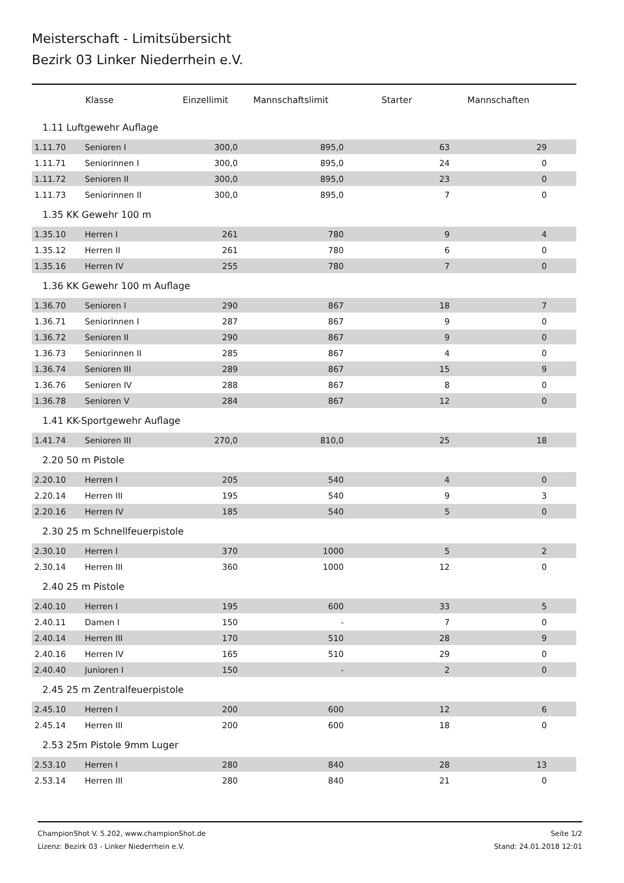Meisterschaft - Limitsübersicht
Bezirk 03 Linker Niederrhein e.V.
| | Klasse | Einzellimit | Mannschaftslimit | Starter | Mannschaften | |
| --- | --- | --- | --- | --- | --- | --- |
| 1.11 Luftgewehr Auflage | | | | | | |
| 1.11.70 | Senioren I | 300,0 | 895,0 | 63 | 29 | |
| 1.11.71 | Seniorinnen I | 300,0 | 895,0 | 24 | 0 | |
| 1.11.72 | Senioren II | 300,0 | 895,0 | 23 | 0 | |
| 1.11.73 | Seniorinnen II | 300,0 | 895,0 | 7 | 0 | |
| 1.35 KK Gewehr 100 m | | | | | | |
| 1.35.10 | Herren I | 261 | 780 | 9 | 4 | |
| 1.35.12 | Herren II | 261 | 780 | 6 | 0 | |
| 1.35.16 | Herren IV | 255 | 780 | 7 | 0 | |
| 1.36 KK Gewehr 100 m Auflage | | | | | | |
| 1.36.70 | Senioren I | 290 | 867 | 18 | 7 | |
| 1.36.71 | Seniorinnen I | 287 | 867 | 9 | 0 | |
| 1.36.72 | Senioren II | 290 | 867 | 9 | 0 | |
| 1.36.73 | Seniorinnen II | 285 | 867 | 4 | 0 | |
| 1.36.74 | Senioren III | 289 | 867 | 15 | 9 | |
| 1.36.76 | Senioren IV | 288 | 867 | 8 | 0 | |
| 1.36.78 | Senioren V | 284 | 867 | 12 | 0 | |
| 1.41 KK-Sportgewehr Auflage | | | | | | |
| 1.41.74 | Senioren III | 270,0 | 810,0 | 25 | 18 | |
| 2.20 50 m Pistole | | | | | | |
| 2.20.10 | Herren I | 205 | 540 | 4 | 0 | |
| 2.20.14 | Herren III | 195 | 540 | 9 | 3 | |
| 2.20.16 | Herren IV | 185 | 540 | 5 | 0 | |
| 2.30 25 m Schnellfeuerpistole | | | | | | |
| 2.30.10 | Herren I | 370 | 1000 | 5 | 2 | |
| 2.30.14 | Herren III | 360 | 1000 | 12 | 0 | |
| 2.40 25 m Pistole | | | | | | |
| 2.40.10 | Herren I | 195 | 600 | 33 | 5 | |
| 2.40.11 | Damen I | 150 | - | 7 | 0 | |
| 2.40.14 | Herren III | 170 | 510 | 28 | 9 | |
| 2.40.16 | Herren IV | 165 | 510 | 29 | 0 | |
| 2.40.40 | Junioren I | 150 | - | 2 | 0 | |
| 2.45 25 m Zentralfeuerpistole | | | | | | |
| 2.45.10 | Herren I | 200 | 600 | 12 | 6 | |
| 2.45.14 | Herren III | 200 | 600 | 18 | 0 | |
| 2.53 25m Pistole 9mm Luger | | | | | | |
| 2.53.10 | Herren I | 280 | 840 | 28 | 13 | |
| 2.53.14 | Herren III | 280 | 840 | 21 | 0 | |
ChampionShot V. 5.202, www.championShot.de
Lizenz: Bezirk 03 - Linker Niederrhein e.V.
Seite 1/2
Stand: 24.01.2018 12:01